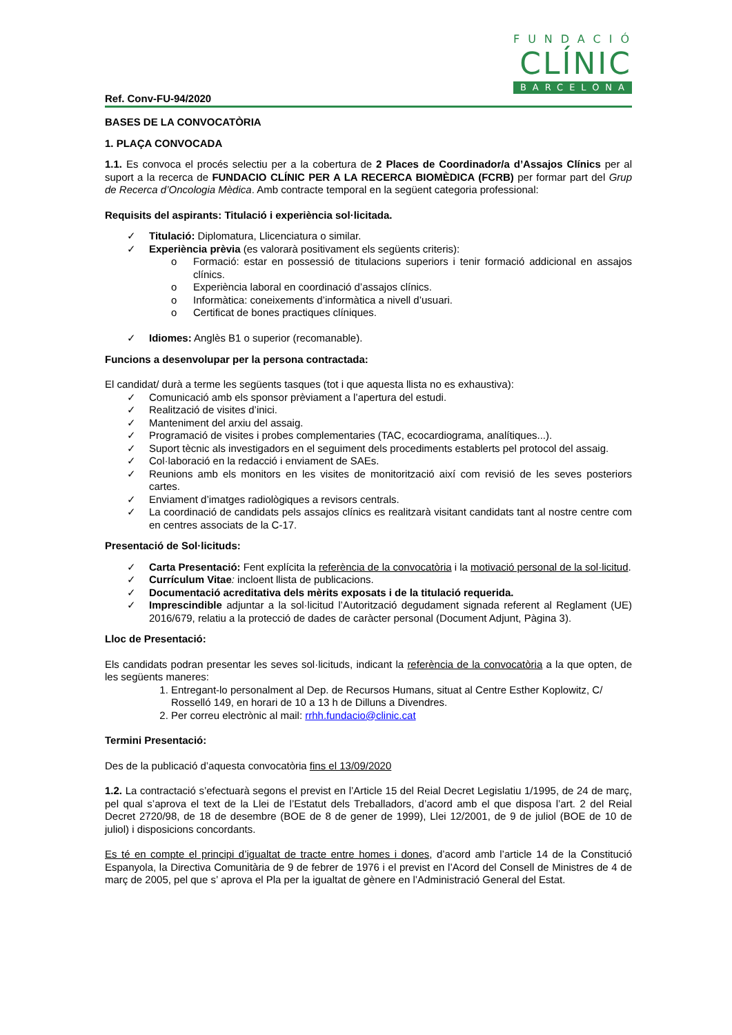FUNDACIÓ
CLÍNIC
BARCELONA
Ref. Conv-FU-94/2020
BASES DE LA CONVOCATÒRIA
1. PLAÇA CONVOCADA
1.1. Es convoca el procés selectiu per a la cobertura de 2 Places de Coordinador/a d’Assajos Clínics per al suport a la recerca de FUNDACIO CLÍNIC PER A LA RECERCA BIOMÈDICA (FCRB) per formar part del Grup de Recerca d’Oncologia Mèdica. Amb contracte temporal en la següent categoria professional:
Requisits del aspirants: Titulació i experiència sol·licitada.
✓ Titulació: Diplomatura, Llicenciatura o similar.
✓ Experiència prèvia (es valorarà positivament els següents criteris):
o Formació: estar en possessió de titulacions superiors i tenir formació addicional en assajos clínics.
o Experiència laboral en coordinació d’assajos clínics.
o Informàtica: coneixements d’informàtica a nivell d’usuari.
o Certificat de bones practiques clíniques.
✓ Idiomes: Anglès B1 o superior (recomanable).
Funcions a desenvolupar per la persona contractada:
El candidat/ durà a terme les següents tasques (tot i que aquesta llista no es exhaustiva):
✓ Comunicació amb els sponsor prèviament a l’apertura del estudi.
✓ Realització de visites d’inici.
✓ Manteniment del arxiu del assaig.
✓ Programació de visites i probes complementaries (TAC, ecocardiograma, analítiques...).
✓ Suport tècnic als investigadors en el seguiment dels procediments establerts pel protocol del assaig.
✓ Col·laboració en la redacció i enviament de SAEs.
✓ Reunions amb els monitors en les visites de monitorització així com revisió de les seves posteriors cartes.
✓ Enviament d’imatges radiològiques a revisors centrals.
✓ La coordinació de candidats pels assajos clínics es realitzarà visitant candidats tant al nostre centre com en centres associats de la C-17.
Presentació de Sol·licituds:
✓ Carta Presentació: Fent explícita la referència de la convocatòria i la motivació personal de la sol·licitud.
✓ Currículum Vitae: incloent llista de publicacions.
✓ Documentació acreditativa dels mèrits exposats i de la titulació requerida.
✓ Imprescindible adjuntar a la sol·licitud l’Autorització degudament signada referent al Reglament (UE) 2016/679, relatiu a la protecció de dades de caràcter personal (Document Adjunt, Pàgina 3).
Lloc de Presentació:
Els candidats podran presentar les seves sol·licituds, indicant la referència de la convocatòria a la que opten, de les següents maneres:
1. Entregant-lo personalment al Dep. de Recursos Humans, situat al Centre Esther Koplowitz, C/ Rosselló 149, en horari de 10 a 13 h de Dilluns a Divendres.
2. Per correu electrònic al mail: rrhh.fundacio@clinic.cat
Termini Presentació:
Des de la publicació d’aquesta convocatòria fins el 13/09/2020
1.2. La contractació s’efectuarà segons el previst en l’Article 15 del Reial Decret Legislatiu 1/1995, de 24 de març, pel qual s’aprova el text de la Llei de l’Estatut dels Treballadors, d’acord amb el que disposa l’art. 2 del Reial Decret 2720/98, de 18 de desembre (BOE de 8 de gener de 1999), Llei 12/2001, de 9 de juliol (BOE de 10 de juliol) i disposicions concordants.
Es té en compte el principi d’igualtat de tracte entre homes i dones, d’acord amb l’article 14 de la Constitució Espanyola, la Directiva Comunitària de 9 de febrer de 1976 i el previst en l’Acord del Consell de Ministres de 4 de març de 2005, pel que s’ aprova el Pla per la igualtat de gènere en l’Administració General del Estat.